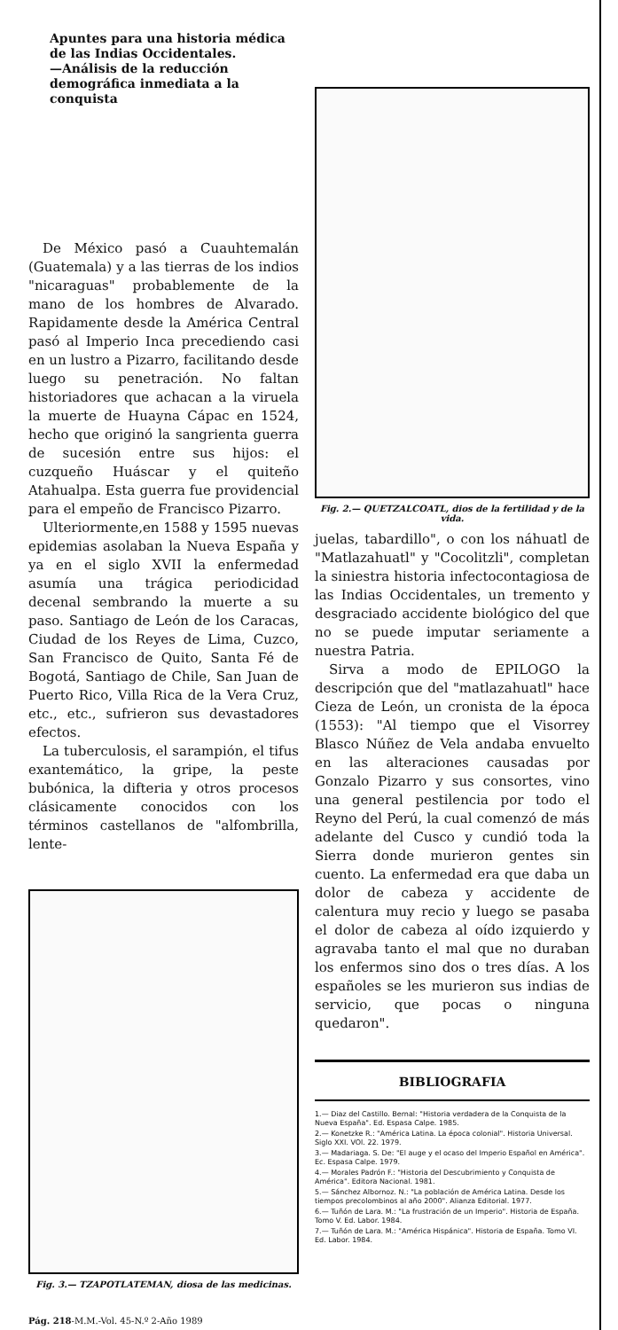Apuntes para una historia médica de las Indias Occidentales.
—Análisis de la reducción demográfica inmediata a la conquista
De México pasó a Cuauhtemalán (Guatemala) y a las tierras de los indios "nicaraguas" probablemente de la mano de los hombres de Alvarado. Rapidamente desde la América Central pasó al Imperio Inca precediendo casi en un lustro a Pizarro, facilitando desde luego su penetración. No faltan historiadores que achacan a la viruela la muerte de Huayna Cápac en 1524, hecho que originó la sangrienta guerra de sucesión entre sus hijos: el cuzqueño Huáscar y el quiteño Atahualpa. Esta guerra fue providencial para el empeño de Francisco Pizarro.
Ulteriormente,en 1588 y 1595 nuevas epidemias asolaban la Nueva España y ya en el siglo XVII la enfermedad asumía una trágica periodicidad decenal sembrando la muerte a su paso. Santiago de León de los Caracas, Ciudad de los Reyes de Lima, Cuzco, San Francisco de Quito, Santa Fé de Bogotá, Santiago de Chile, San Juan de Puerto Rico, Villa Rica de la Vera Cruz, etc., etc., sufrieron sus devastadores efectos.
La tuberculosis, el sarampión, el tifus exantemático, la gripe, la peste bubónica, la difteria y otros procesos clásicamente conocidos con los términos castellanos de "alfombrilla, lente-
Fig. 3.— TZAPOTLATEMAN, diosa de las medicinas.
Fig. 2.— QUETZALCOATL, dios de la fertilidad y de la vida.
juelas, tabardillo", o con los náhuatl de "Matlazahuatl" y "Cocolitzli", completan la siniestra historia infectocontagiosa de las Indias Occidentales, un tremento y desgraciado accidente biológico del que no se puede imputar seriamente a nuestra Patria.
Sirva a modo de EPILOGO la descripción que del "matlazahuatl" hace Cieza de León, un cronista de la época (1553): "Al tiempo que el Visorrey Blasco Núñez de Vela andaba envuelto en las alteraciones causadas por Gonzalo Pizarro y sus consortes, vino una general pestilencia por todo el Reyno del Perú, la cual comenzó de más adelante del Cusco y cundió toda la Sierra donde murieron gentes sin cuento. La enfermedad era que daba un dolor de cabeza y accidente de calentura muy recio y luego se pasaba el dolor de cabeza al oído izquierdo y agravaba tanto el mal que no duraban los enfermos sino dos o tres días. A los españoles se les murieron sus indias de servicio, que pocas o ninguna quedaron".
BIBLIOGRAFIA
1.— Diaz del Castillo. Bernal: "Historia verdadera de la Conquista de la Nueva España". Ed. Espasa Calpe. 1985.
2.— Konetzke R.: "América Latina. La época colonial". Historia Universal. Siglo XXI. VOl. 22. 1979.
3.— Madariaga. S. De: "El auge y el ocaso del Imperio Español en América". Ec. Espasa Calpe. 1979.
4.— Morales Padrón F.: "Historia del Descubrimiento y Conquista de América". Editora Nacional. 1981.
5.— Sánchez Albornoz. N.: "La población de América Latina. Desde los tiempos precolombinos al año 2000". Alianza Editorial. 1977.
6.— Tuñón de Lara. M.: "La frustración de un Imperio". Historia de España. Tomo V. Ed. Labor. 1984.
7.— Tuñón de Lara. M.: "América Hispánica". Historia de España. Tomo VI. Ed. Labor. 1984.
Pág. 218-M.M.-Vol. 45-N.º 2-Año 1989